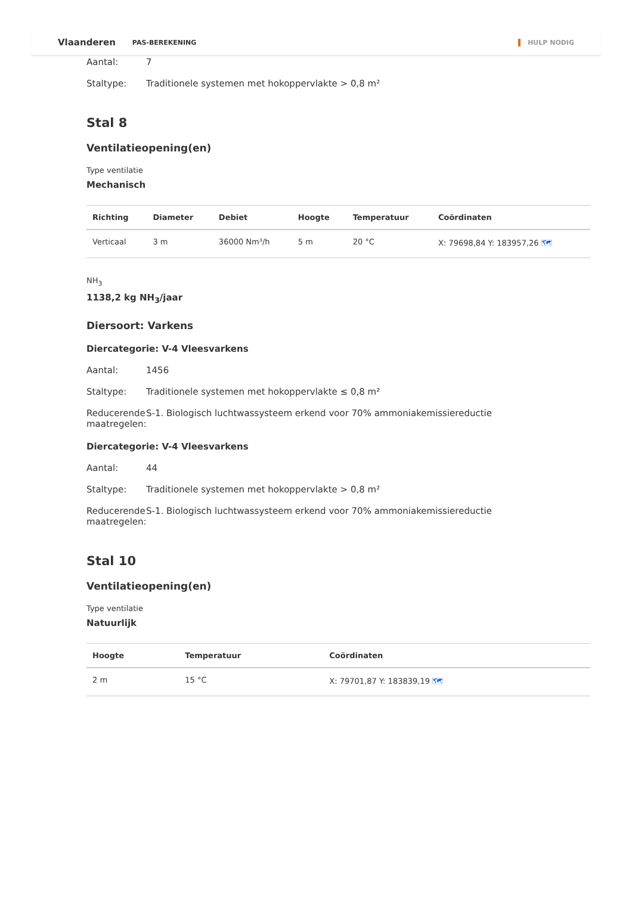Vlaanderen PAS-BEREKENING HULP NODIG
Aantal: 7
Staltype: Traditionele systemen met hokoppervlakte > 0,8 m²
Stal 8
Ventilatieopening(en)
Type ventilatie
Mechanisch
| Richting | Diameter | Debiet | Hoogte | Temperatuur | Coördinaten |
| --- | --- | --- | --- | --- | --- |
| Verticaal | 3 m | 36000 Nm³/h | 5 m | 20 °C | X: 79698,84 Y: 183957,26 🗺 |
NH<sub>3</sub>
1138,2 kg NH<sub>3</sub>/jaar
Diersoort: Varkens
Diercategorie: V-4 Vleesvarkens
Aantal: 1456
Staltype: Traditionele systemen met hokoppervlakte ≤ 0,8 m²
Reducerende maatregelen: S-1. Biologisch luchtwassysteem erkend voor 70% ammoniakemissiereductie
Diercategorie: V-4 Vleesvarkens
Aantal: 44
Staltype: Traditionele systemen met hokoppervlakte > 0,8 m²
Reducerende maatregelen: S-1. Biologisch luchtwassysteem erkend voor 70% ammoniakemissiereductie
Stal 10
Ventilatieopening(en)
Type ventilatie
Natuurlijk
| Hoogte | Temperatuur | Coördinaten |
| --- | --- | --- |
| 2 m | 15 °C | X: 79701,87 Y: 183839,19 🗺 |